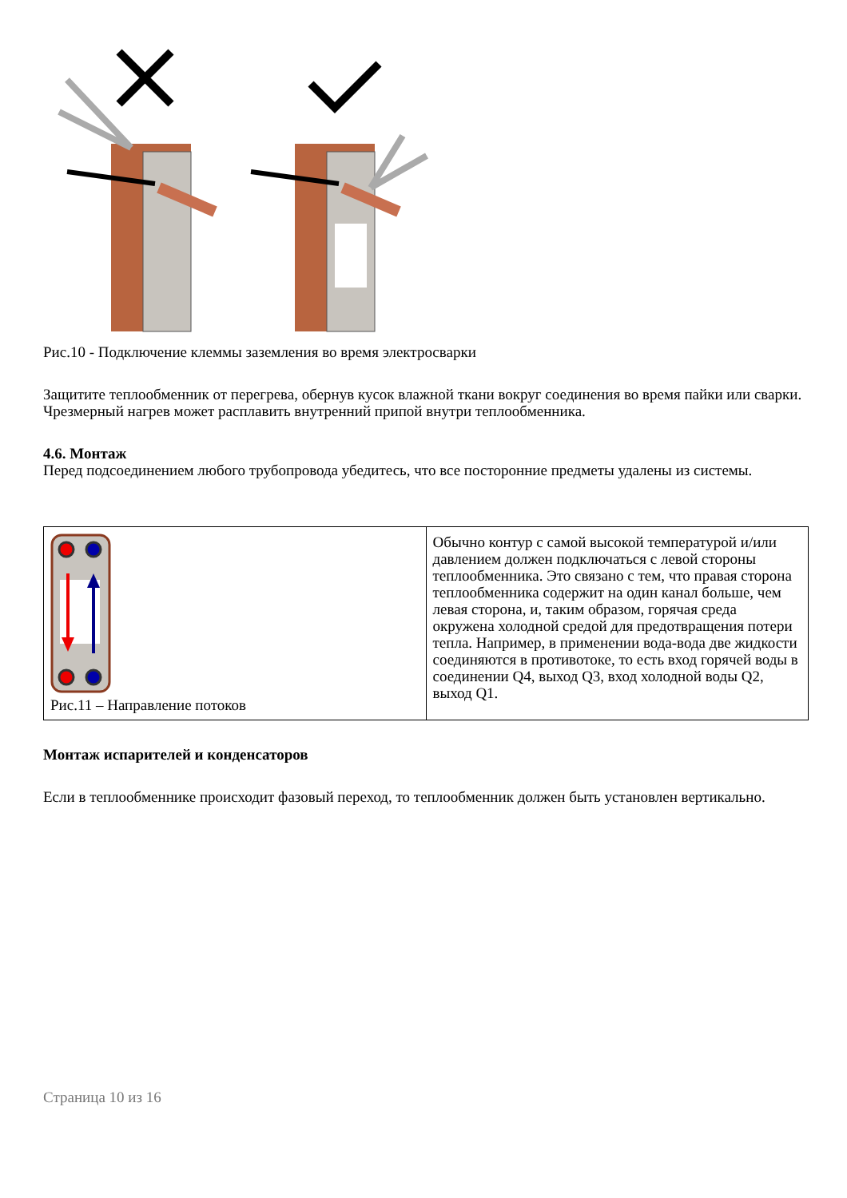Рис.10 - Подключение клеммы заземления во время электросварки
Защитите теплообменник от перегрева, обернув кусок влажной ткани вокруг соединения во время пайки или сварки. Чрезмерный нагрев может расплавить внутренний припой внутри теплообменника.
4.6. Монтаж
Перед подсоединением любого трубопровода убедитесь, что все посторонние предметы удалены из системы.
| Рис.11 – Направление потоков | Обычно контур с самой высокой температурой и/или давлением должен подключаться с левой стороны теплообменника. Это связано с тем, что правая сторона теплообменника содержит на один канал больше, чем левая сторона, и, таким образом, горячая среда окружена холодной средой для предотвращения потери тепла. Например, в применении вода-вода две жидкости соединяются в противотоке, то есть вход горячей воды в соединении Q4, выход Q3, вход холодной воды Q2, выход Q1. |
Монтаж испарителей и конденсаторов
Если в теплообменнике происходит фазовый переход, то теплообменник должен быть установлен вертикально.
Страница 10 из 16